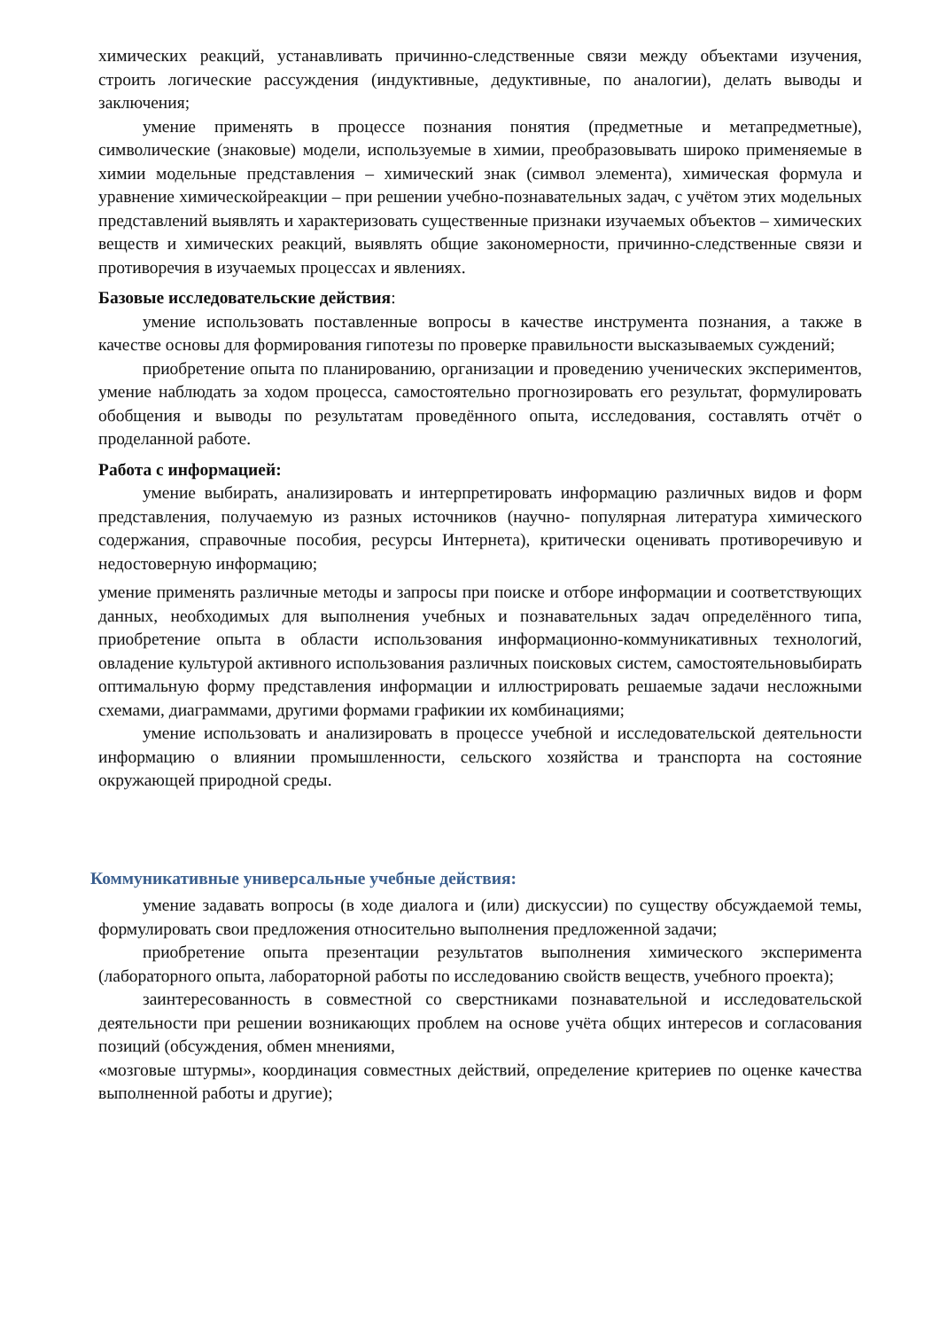химических реакций, устанавливать причинно-следственные связи между объектами изучения, строить логические рассуждения (индуктивные, дедуктивные, по аналогии), делать выводы и заключения;
умение применять в процессе познания понятия (предметные и метапредметные), символические (знаковые) модели, используемые в химии, преобразовывать широко применяемые в химии модельные представления – химический знак (символ элемента), химическая формула и уравнение химическойреакции – при решении учебно-познавательных задач, с учётом этих модельных представлений выявлять и характеризовать существенные признаки изучаемых объектов – химических веществ и химических реакций, выявлять общие закономерности, причинно-следственные связи и противоречия в изучаемых процессах и явлениях.
Базовые исследовательские действия:
умение использовать поставленные вопросы в качестве инструмента познания, а также в качестве основы для формирования гипотезы по проверке правильности высказываемых суждений;
приобретение опыта по планированию, организации и проведению ученических экспериментов, умение наблюдать за ходом процесса, самостоятельно прогнозировать его результат, формулировать обобщения и выводы по результатам проведённого опыта, исследования, составлять отчёт о проделанной работе.
Работа с информацией:
умение выбирать, анализировать и интерпретировать информацию различных видов и форм представления, получаемую из разных источников (научно- популярная литература химического содержания, справочные пособия, ресурсы Интернета), критически оценивать противоречивую и недостоверную информацию;
умение применять различные методы и запросы при поиске и отборе информации и соответствующих данных, необходимых для выполнения учебных и познавательных задач определённого типа, приобретение опыта в области использования информационно-коммуникативных технологий, овладение культурой активного использования различных поисковых систем, самостоятельновыбирать оптимальную форму представления информации и иллюстрировать решаемые задачи несложными схемами, диаграммами, другими формами графикии их комбинациями;
умение использовать и анализировать в процессе учебной и исследовательской деятельности информацию о влиянии промышленности, сельского хозяйства и транспорта на состояние окружающей природной среды.
Коммуникативные универсальные учебные действия:
умение задавать вопросы (в ходе диалога и (или) дискуссии) по существу обсуждаемой темы, формулировать свои предложения относительно выполнения предложенной задачи;
приобретение опыта презентации результатов выполнения химического эксперимента (лабораторного опыта, лабораторной работы по исследованию свойств веществ, учебного проекта);
заинтересованность в совместной со сверстниками познавательной и исследовательской деятельности при решении возникающих проблем на основе учёта общих интересов и согласования позиций (обсуждения, обмен мнениями,
«мозговые штурмы», координация совместных действий, определение критериев по оценке качества выполненной работы и другие);